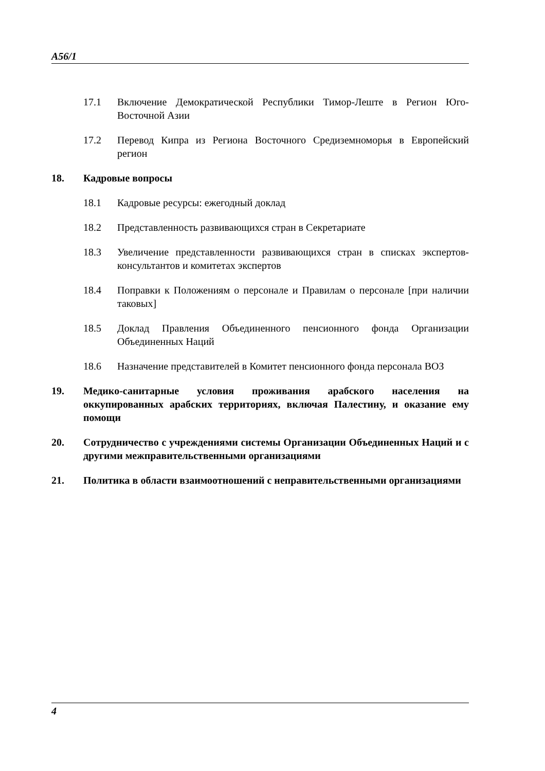A56/1
17.1 Включение Демократической Республики Тимор-Леште в Регион Юго-Восточной Азии
17.2 Перевод Кипра из Региона Восточного Средиземноморья в Европейский регион
18. Кадровые вопросы
18.1 Кадровые ресурсы: ежегодный доклад
18.2 Представленность развивающихся стран в Секретариате
18.3 Увеличение представленности развивающихся стран в списках экспертов-консультантов и комитетах экспертов
18.4 Поправки к Положениям о персонале и Правилам о персонале [при наличии таковых]
18.5 Доклад Правления Объединенного пенсионного фонда Организации Объединенных Наций
18.6 Назначение представителей в Комитет пенсионного фонда персонала ВОЗ
19. Медико-санитарные условия проживания арабского населения на оккупированных арабских территориях, включая Палестину, и оказание ему помощи
20. Сотрудничество с учреждениями системы Организации Объединенных Наций и с другими межправительственными организациями
21. Политика в области взаимоотношений с неправительственными организациями
4